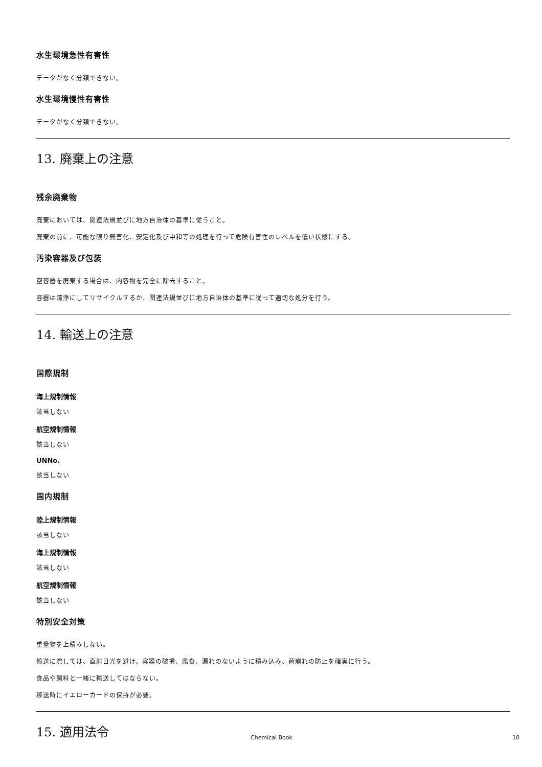水生環境急性有害性
データがなく分類できない。
水生環境慢性有害性
データがなく分類できない。
13. 廃棄上の注意
残余廃棄物
廃棄においては、関連法規並びに地方自治体の基準に従うこと。
廃棄の前に、可能な限り無害化、安定化及び中和等の処理を行って危険有害性のレベルを低い状態にする。
汚染容器及び包装
空容器を廃棄する場合は、内容物を完全に除去すること。
容器は清浄にしてリサイクルするか、関連法規並びに地方自治体の基準に従って適切な処分を行う。
14. 輸送上の注意
国際規制
海上規制情報
該当しない
航空規制情報
該当しない
UNNo.
該当しない
国内規制
陸上規制情報
該当しない
海上規制情報
該当しない
航空規制情報
該当しない
特別安全対策
重量物を上積みしない。
輸送に際しては、直射日光を避け、容器の破損、腐食、漏れのないように積み込み、荷崩れの防止を確実に行う。
食品や飼料と一緒に輸送してはならない。
移送時にイエローカードの保持が必要。
15. 適用法令
Chemical Book 10